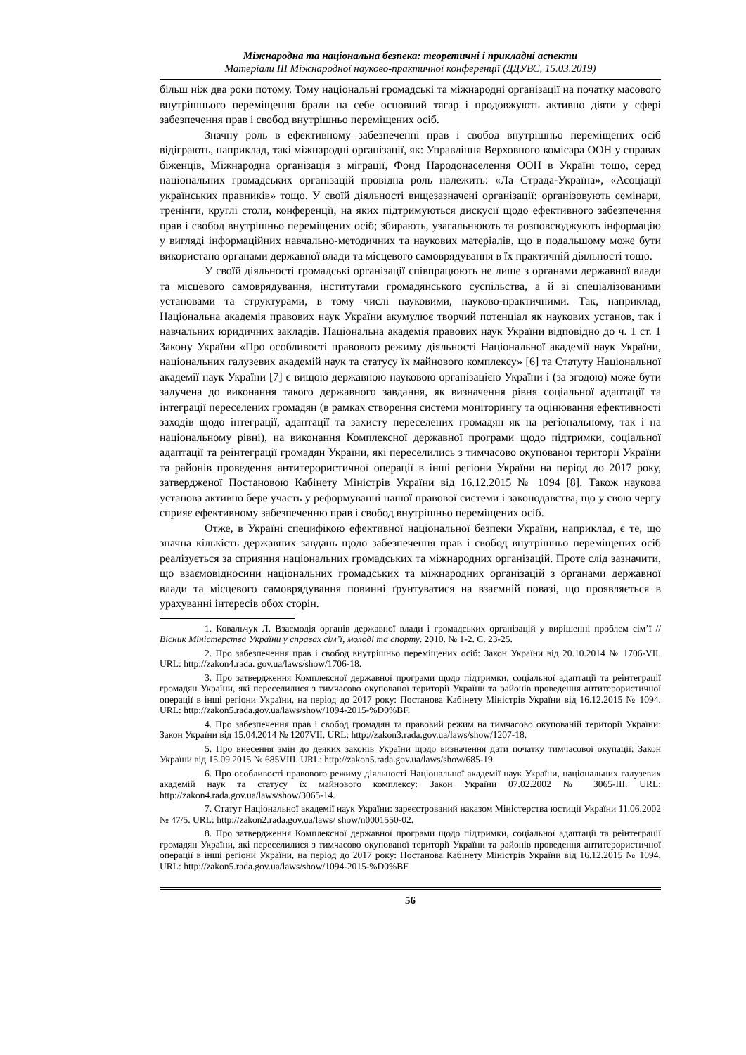Міжнародна та національна безпека: теоретичні і прикладні аспекти
Матеріали ІІІ Міжнародної науково-практичної конференції (ДДУВС, 15.03.2019)
більш ніж два роки потому. Тому національні громадські та міжнародні організації на початку масового внутрішнього переміщення брали на себе основний тягар і продовжують активно діяти у сфері забезпечення прав і свобод внутрішньо переміщених осіб.
Значну роль в ефективному забезпеченні прав і свобод внутрішньо переміщених осіб відіграють, наприклад, такі міжнародні організації, як: Управління Верховного комісара ООН у справах біженців, Міжнародна організація з міграції, Фонд Народонаселення ООН в Україні тощо, серед національних громадських організацій провідна роль належить: «Ла Страда-Україна», «Асоціації українських правників» тощо. У своїй діяльності вищезазначені організації: організовують семінари, тренінги, круглі столи, конференції, на яких підтримуються дискусії щодо ефективного забезпечення прав і свобод внутрішньо переміщених осіб; збирають, узагальнюють та розповсюджують інформацію у вигляді інформаційних навчально-методичних та наукових матеріалів, що в подальшому може бути використано органами державної влади та місцевого самоврядування в їх практичній діяльності тощо.
У своїй діяльності громадські організації співпрацюють не лише з органами державної влади та місцевого самоврядування, інститутами громадянського суспільства, а й зі спеціалізованими установами та структурами, в тому числі науковими, науково-практичними. Так, наприклад, Національна академія правових наук України акумулює творчий потенціал як наукових установ, так і навчальних юридичних закладів. Національна академія правових наук України відповідно до ч. 1 ст. 1 Закону України «Про особливості правового режиму діяльності Національної академії наук України, національних галузевих академій наук та статусу їх майнового комплексу» [6] та Статуту Національної академії наук України [7] є вищою державною науковою організацією України і (за згодою) може бути залучена до виконання такого державного завдання, як визначення рівня соціальної адаптації та інтеграції переселених громадян (в рамках створення системи моніторингу та оцінювання ефективності заходів щодо інтеграції, адаптації та захисту переселених громадян як на регіональному, так і на національному рівні), на виконання Комплексної державної програми щодо підтримки, соціальної адаптації та реінтеграції громадян України, які переселились з тимчасово окупованої території України та районів проведення антитерористичної операції в інші регіони України на період до 2017 року, затвердженої Постановою Кабінету Міністрів України від 16.12.2015 № 1094 [8]. Також наукова установа активно бере участь у реформуванні нашої правової системи і законодавства, що у свою чергу сприяє ефективному забезпеченню прав і свобод внутрішньо переміщених осіб.
Отже, в Україні специфікою ефективної національної безпеки України, наприклад, є те, що значна кількість державних завдань щодо забезпечення прав і свобод внутрішньо переміщених осіб реалізується за сприяння національних громадських та міжнародних організацій. Проте слід зазначити, що взаємовідносини національних громадських та міжнародних організацій з органами державної влади та місцевого самоврядування повинні ґрунтуватися на взаємній повазі, що проявляється в урахуванні інтересів обох сторін.
1. Ковальчук Л. Взаємодія органів державної влади і громадських організацій у вирішенні проблем сім’ї // Вісник Міністерства України у справах сім’ї, молоді та спорту. 2010. № 1-2. С. 23-25.
2. Про забезпечення прав і свобод внутрішньо переміщених осіб: Закон України від 20.10.2014 № 1706-VII. URL: http://zakon4.rada. gov.ua/laws/show/1706-18.
3. Про затвердження Комплексної державної програми щодо підтримки, соціальної адаптації та реінтеграції громадян України, які переселилися з тимчасово окупованої території України та районів проведення антитерористичної операції в інші регіони України, на період до 2017 року: Постанова Кабінету Міністрів України від 16.12.2015 № 1094. URL: http://zakon5.rada.gov.ua/laws/show/1094-2015-%D0%BF.
4. Про забезпечення прав і свобод громадян та правовий режим на тимчасово окупованій території України: Закон України від 15.04.2014 № 1207VII. URL: http://zakon3.rada.gov.ua/laws/show/1207-18.
5. Про внесення змін до деяких законів України щодо визначення дати початку тимчасової окупації: Закон України від 15.09.2015 № 685VIII. URL: http://zakon5.rada.gov.ua/laws/show/685-19.
6. Про особливості правового режиму діяльності Національної академії наук України, національних галузевих академій наук та статусу їх майнового комплексу: Закон України 07.02.2002 № 3065-ІІІ. URL: http://zakon4.rada.gov.ua/laws/show/3065-14.
7. Статут Національної академії наук України: зареєстрований наказом Міністерства юстиції України 11.06.2002 № 47/5. URL: http://zakon2.rada.gov.ua/laws/ show/n0001550-02.
8. Про затвердження Комплексної державної програми щодо підтримки, соціальної адаптації та реінтеграції громадян України, які переселилися з тимчасово окупованої території України та районів проведення антитерористичної операції в інші регіони України, на період до 2017 року: Постанова Кабінету Міністрів України від 16.12.2015 № 1094. URL: http://zakon5.rada.gov.ua/laws/show/1094-2015-%D0%BF.
56